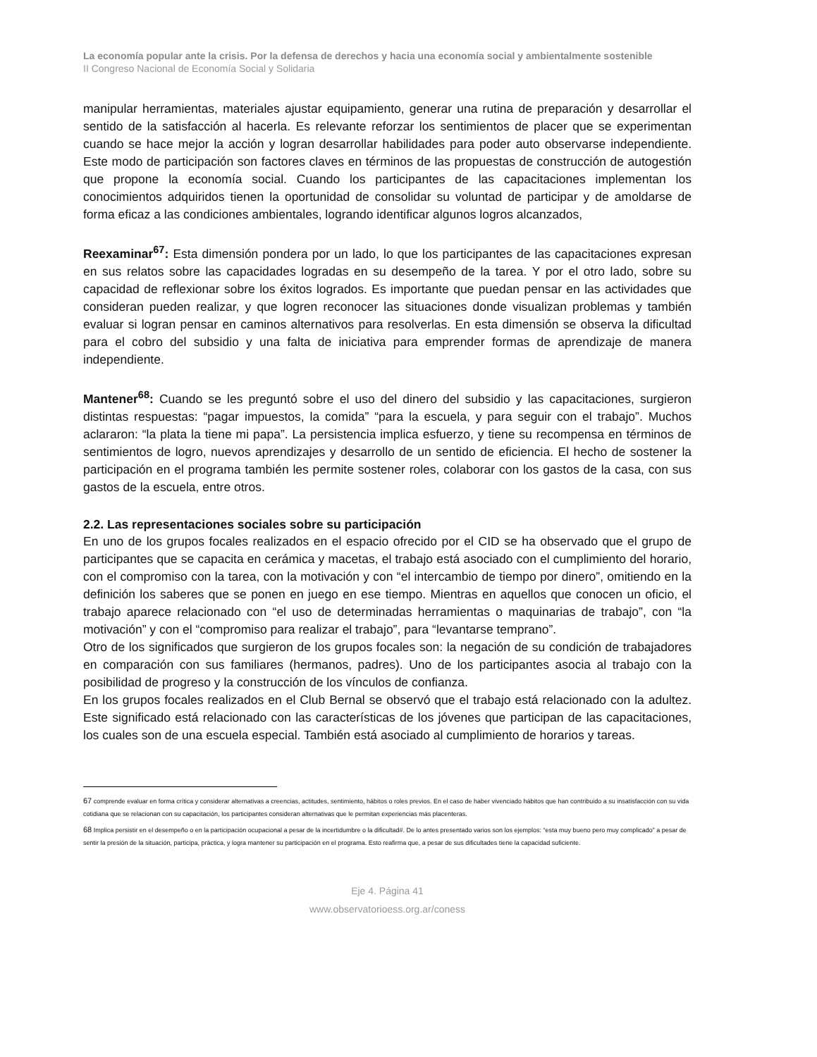La economía popular ante la crisis. Por la defensa de derechos y hacia una economía social y ambientalmente sostenible
II Congreso Nacional de Economía Social y Solidaria
manipular herramientas, materiales ajustar equipamiento, generar una rutina de preparación y desarrollar el sentido de la satisfacción al hacerla. Es relevante reforzar los sentimientos de placer que se experimentan cuando se hace mejor la acción y logran desarrollar habilidades para poder auto observarse independiente. Este modo de participación son factores claves en términos de las propuestas de construcción de autogestión que propone la economía social. Cuando los participantes de las capacitaciones implementan los conocimientos adquiridos tienen la oportunidad de consolidar su voluntad de participar y de amoldarse de forma eficaz a las condiciones ambientales, logrando identificar algunos logros alcanzados,
Reexaminar<sup>67</sup>: Esta dimensión pondera por un lado, lo que los participantes de las capacitaciones expresan en sus relatos sobre las capacidades logradas en su desempeño de la tarea. Y por el otro lado, sobre su capacidad de reflexionar sobre los éxitos logrados. Es importante que puedan pensar en las actividades que consideran pueden realizar, y que logren reconocer las situaciones donde visualizan problemas y también evaluar si logran pensar en caminos alternativos para resolverlas. En esta dimensión se observa la dificultad para el cobro del subsidio y una falta de iniciativa para emprender formas de aprendizaje de manera independiente.
Mantener<sup>68</sup>: Cuando se les preguntó sobre el uso del dinero del subsidio y las capacitaciones, surgieron distintas respuestas: “pagar impuestos, la comida” “para la escuela, y para seguir con el trabajo”. Muchos aclararon: “la plata la tiene mi papa”. La persistencia implica esfuerzo, y tiene su recompensa en términos de sentimientos de logro, nuevos aprendizajes y desarrollo de un sentido de eficiencia. El hecho de sostener la participación en el programa también les permite sostener roles, colaborar con los gastos de la casa, con sus gastos de la escuela, entre otros.
2.2. Las representaciones sociales sobre su participación
En uno de los grupos focales realizados en el espacio ofrecido por el CID se ha observado que el grupo de participantes que se capacita en cerámica y macetas, el trabajo está asociado con el cumplimiento del horario, con el compromiso con la tarea, con la motivación y con “el intercambio de tiempo por dinero”, omitiendo en la definición los saberes que se ponen en juego en ese tiempo. Mientras en aquellos que conocen un oficio, el trabajo aparece relacionado con “el uso de determinadas herramientas o maquinarias de trabajo”, con “la motivación” y con el “compromiso para realizar el trabajo”, para “levantarse temprano”.
Otro de los significados que surgieron de los grupos focales son: la negación de su condición de trabajadores en comparación con sus familiares (hermanos, padres). Uno de los participantes asocia al trabajo con la posibilidad de progreso y la construcción de los vínculos de confianza.
En los grupos focales realizados en el Club Bernal se observó que el trabajo está relacionado con la adultez. Este significado está relacionado con las características de los jóvenes que participan de las capacitaciones, los cuales son de una escuela especial. También está asociado al cumplimiento de horarios y tareas.
67 comprende evaluar en forma crítica y considerar alternativas a creencias, actitudes, sentimiento, hábitos o roles previos. En el caso de haber vivenciado hábitos que han contribuido a su insatisfacción con su vida cotidiana que se relacionan con su capacitación, los participantes consideran alternativas que le permitan experiencias más placenteras.
68 Implica persistir en el desempeño o en la participación ocupacional a pesar de la incertidumbre o la dificultad#. De lo antes presentado varios son los ejemplos: “esta muy bueno pero muy complicado” a pesar de sentir la presión de la situación, participa, práctica, y logra mantener su participación en el programa. Esto reafirma que, a pesar de sus dificultades tiene la capacidad suficiente.
Eje 4. Página 41
www.observatorioess.org.ar/coness